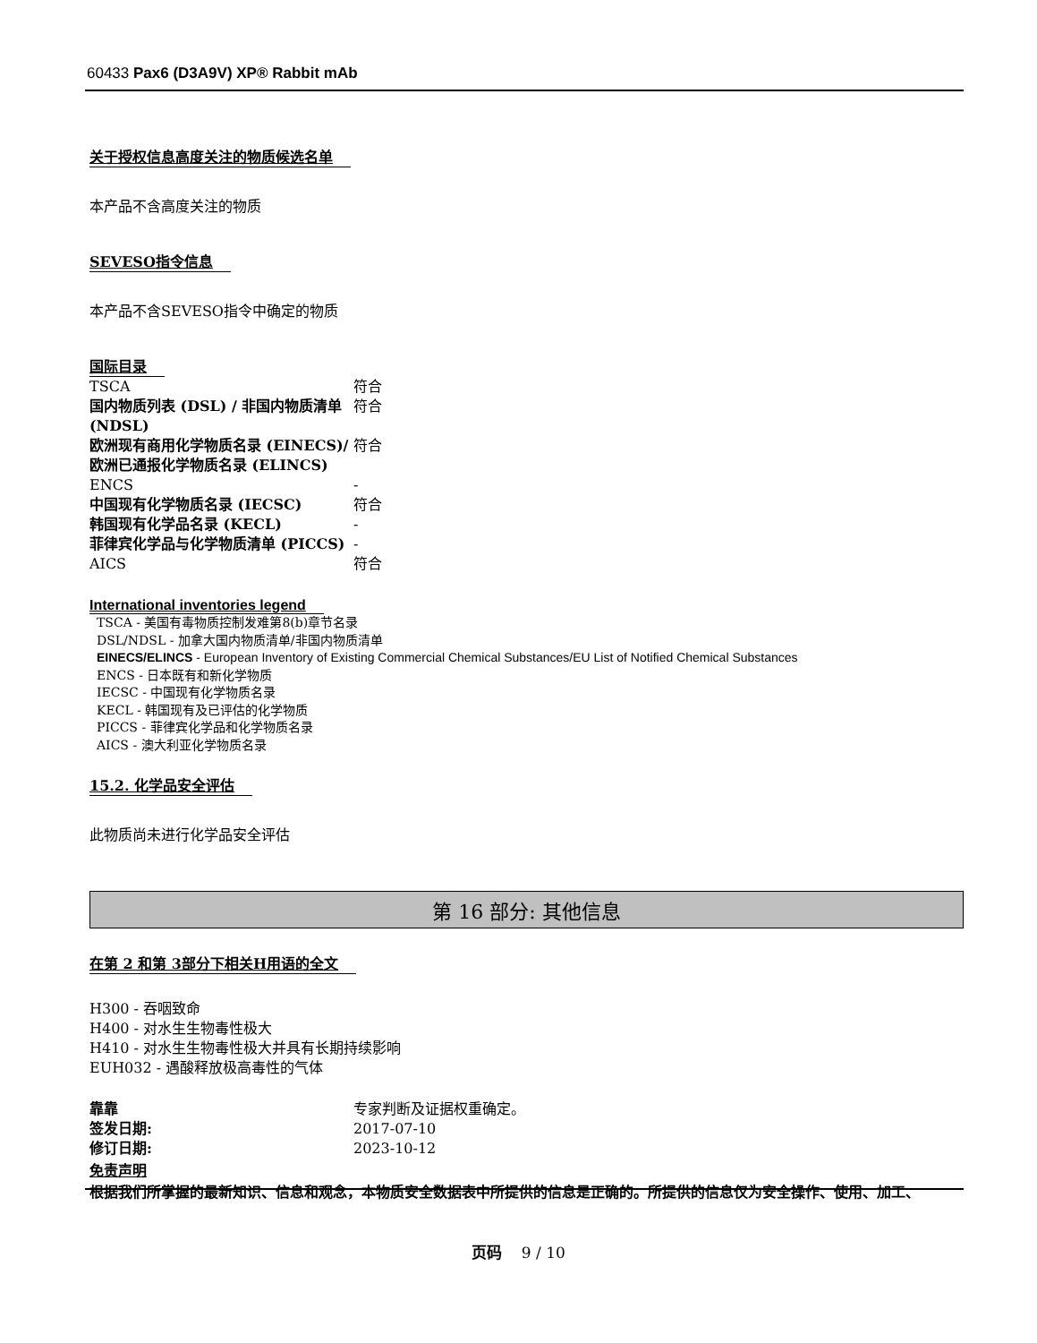60433 Pax6 (D3A9V) XP® Rabbit mAb
关于授权信息高度关注的物质候选名单
本产品不含高度关注的物质
SEVESO指令信息
本产品不含SEVESO指令中确定的物质
国际目录
| TSCA | 符合 |
| 国内物质列表 (DSL) / 非国内物质清单 (NDSL) | 符合 |
| 欧洲现有商用化学物质名录 (EINECS)/欧洲已通报化学物质名录 (ELINCS) | 符合 |
| ENCS | - |
| 中国现有化学物质名录 (IECSC) | 符合 |
| 韩国现有化学品名录 (KECL) | - |
| 菲律宾化学品与化学物质清单 (PICCS) | - |
| AICS | 符合 |
International inventories legend
TSCA - 美国有毒物质控制发难第8(b)章节名录
DSL/NDSL - 加拿大国内物质清单/非国内物质清单
EINECS/ELINCS - European Inventory of Existing Commercial Chemical Substances/EU List of Notified Chemical Substances
ENCS - 日本既有和新化学物质
IECSC - 中国现有化学物质名录
KECL - 韩国现有及已评估的化学物质
PICCS - 菲律宾化学品和化学物质名录
AICS - 澳大利亚化学物质名录
15.2. 化学品安全评估
此物质尚未进行化学品安全评估
第 16 部分: 其他信息
在第 2 和第 3部分下相关H用语的全文
H300 - 吞咽致命
H400 - 对水生生物毒性极大
H410 - 对水生生物毒性极大并具有长期持续影响
EUH032 - 遇酸释放极高毒性的气体
| 靠靠 | 专家判断及证据权重确定。 |
| 签发日期: | 2017-07-10 |
| 修订日期: | 2023-10-12 |
免责声明
根据我们所掌握的最新知识、信息和观念，本物质安全数据表中所提供的信息是正确的。所提供的信息仅为安全操作、使用、加工、
页码 9 / 10